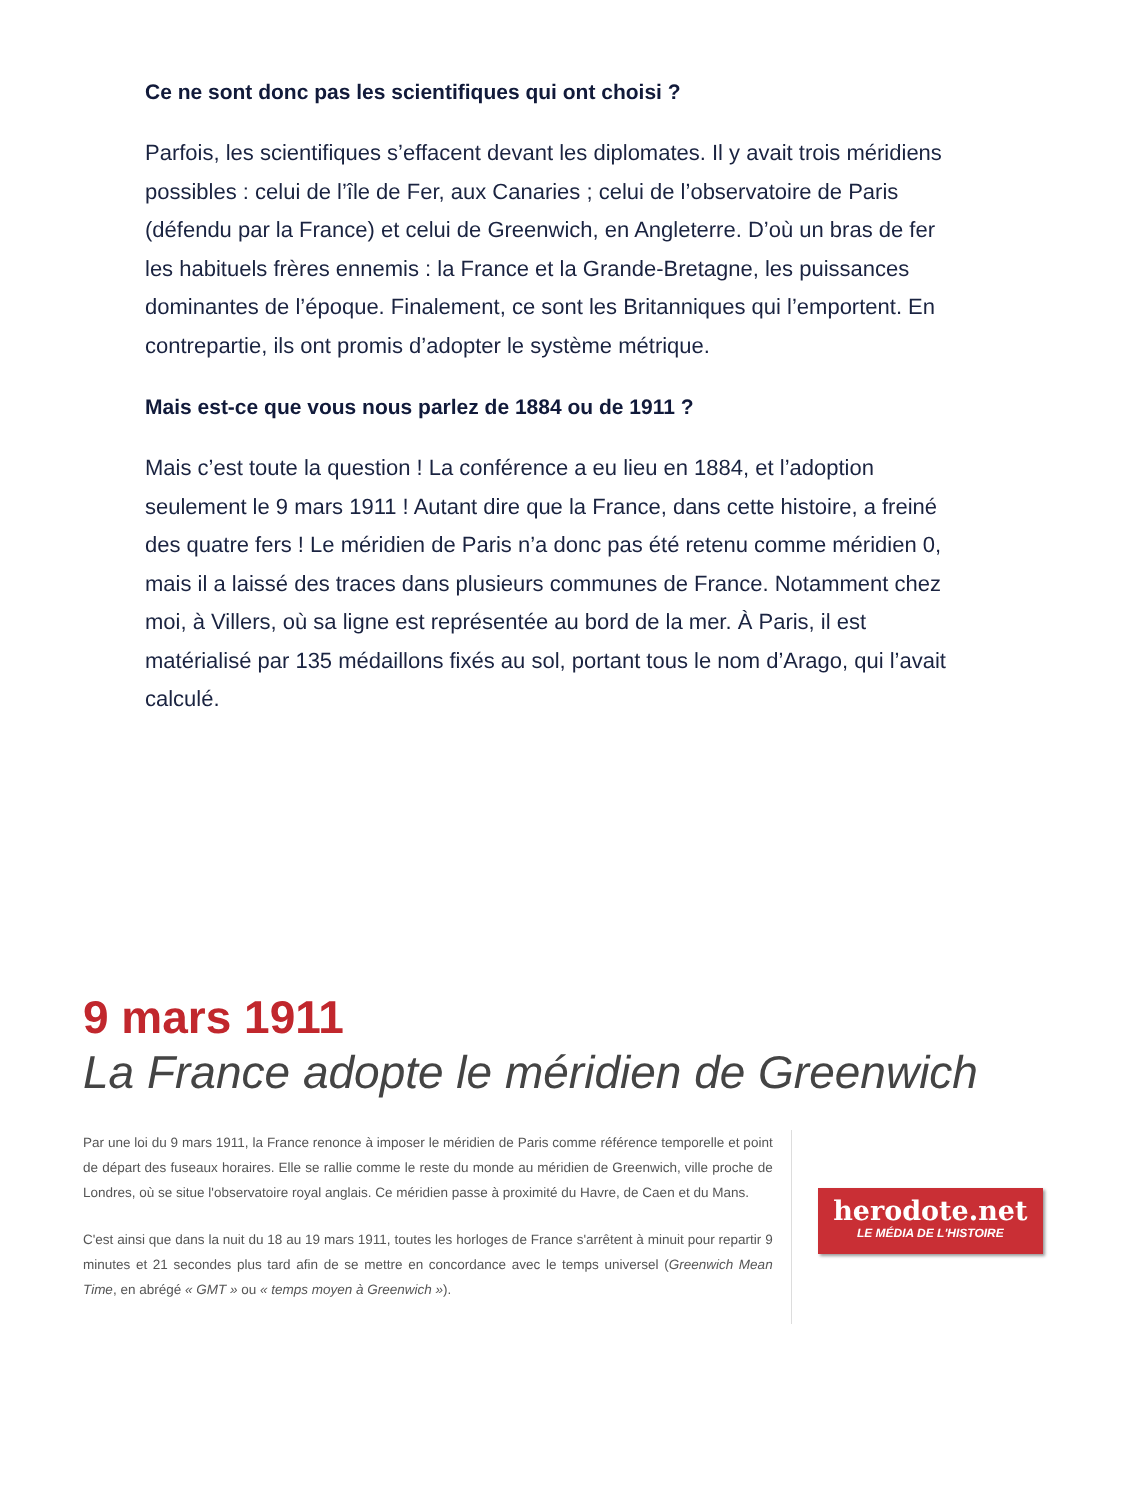Ce ne sont donc pas les scientifiques qui ont choisi ?
Parfois, les scientifiques s’effacent devant les diplomates. Il y avait trois méridiens possibles : celui de l’île de Fer, aux Canaries ; celui de l’observatoire de Paris (défendu par la France) et celui de Greenwich, en Angleterre. D’où un bras de fer les habituels frères ennemis : la France et la Grande-Bretagne, les puissances dominantes de l’époque. Finalement, ce sont les Britanniques qui l’emportent. En contrepartie, ils ont promis d’adopter le système métrique.
Mais est-ce que vous nous parlez de 1884 ou de 1911 ?
Mais c’est toute la question ! La conférence a eu lieu en 1884, et l’adoption seulement le 9 mars 1911 ! Autant dire que la France, dans cette histoire, a freiné des quatre fers ! Le méridien de Paris n’a donc pas été retenu comme méridien 0, mais il a laissé des traces dans plusieurs communes de France. Notamment chez moi, à Villers, où sa ligne est représentée au bord de la mer. À Paris, il est matérialisé par 135 médaillons fixés au sol, portant tous le nom d’Arago, qui l’avait calculé.
9 mars 1911
La France adopte le méridien de Greenwich
Par une loi du 9 mars 1911, la France renonce à imposer le méridien de Paris comme référence temporelle et point de départ des fuseaux horaires. Elle se rallie comme le reste du monde au méridien de Greenwich, ville proche de Londres, où se situe l'observatoire royal anglais. Ce méridien passe à proximité du Havre, de Caen et du Mans.
C'est ainsi que dans la nuit du 18 au 19 mars 1911, toutes les horloges de France s'arrêtent à minuit pour repartir 9 minutes et 21 secondes plus tard afin de se mettre en concordance avec le temps universel (Greenwich Mean Time, en abrégé « GMT » ou « temps moyen à Greenwich »).
herodote.net
LE MÉDIA DE L'HISTOIRE